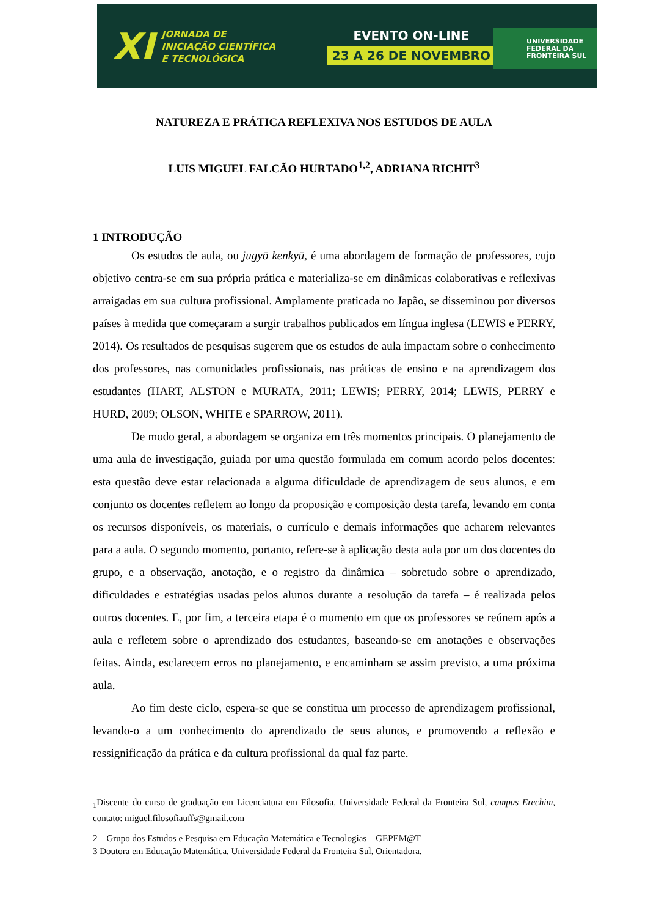XI
JORNADA DE
INICIAÇÃO CIENTÍFICA
E TECNOLÓGICA
EVENTO ON-LINE
23 A 26 DE NOVEMBRO
UNIVERSIDADE
FEDERAL DA
FRONTEIRA SUL
NATUREZA E PRÁTICA REFLEXIVA NOS ESTUDOS DE AULA
LUIS MIGUEL FALCÃO HURTADO<sup>1,2</sup>, ADRIANA RICHIT<sup>3</sup>
1 INTRODUÇÃO
Os estudos de aula, ou jugyō kenkyū, é uma abordagem de formação de professores, cujo objetivo centra-se em sua própria prática e materializa-se em dinâmicas colaborativas e reflexivas arraigadas em sua cultura profissional. Amplamente praticada no Japão, se disseminou por diversos países à medida que começaram a surgir trabalhos publicados em língua inglesa (LEWIS e PERRY, 2014). Os resultados de pesquisas sugerem que os estudos de aula impactam sobre o conhecimento dos professores, nas comunidades profissionais, nas práticas de ensino e na aprendizagem dos estudantes (HART, ALSTON e MURATA, 2011; LEWIS; PERRY, 2014; LEWIS, PERRY e HURD, 2009; OLSON, WHITE e SPARROW, 2011).
De modo geral, a abordagem se organiza em três momentos principais. O planejamento de uma aula de investigação, guiada por uma questão formulada em comum acordo pelos docentes: esta questão deve estar relacionada a alguma dificuldade de aprendizagem de seus alunos, e em conjunto os docentes refletem ao longo da proposição e composição desta tarefa, levando em conta os recursos disponíveis, os materiais, o currículo e demais informações que acharem relevantes para a aula. O segundo momento, portanto, refere-se à aplicação desta aula por um dos docentes do grupo, e a observação, anotação, e o registro da dinâmica – sobretudo sobre o aprendizado, dificuldades e estratégias usadas pelos alunos durante a resolução da tarefa – é realizada pelos outros docentes. E, por fim, a terceira etapa é o momento em que os professores se reúnem após a aula e refletem sobre o aprendizado dos estudantes, baseando-se em anotações e observações feitas. Ainda, esclarecem erros no planejamento, e encaminham se assim previsto, a uma próxima aula.
Ao fim deste ciclo, espera-se que se constitua um processo de aprendizagem profissional, levando-o a um conhecimento do aprendizado de seus alunos, e promovendo a reflexão e ressignificação da prática e da cultura profissional da qual faz parte.
<sub>1</sub>Discente do curso de graduação em Licenciatura em Filosofia, Universidade Federal da Fronteira Sul, campus Erechim, contato: miguel.filosofiauffs@gmail.com
2 Grupo dos Estudos e Pesquisa em Educação Matemática e Tecnologias – GEPEM@T
3 Doutora em Educação Matemática, Universidade Federal da Fronteira Sul, Orientadora.